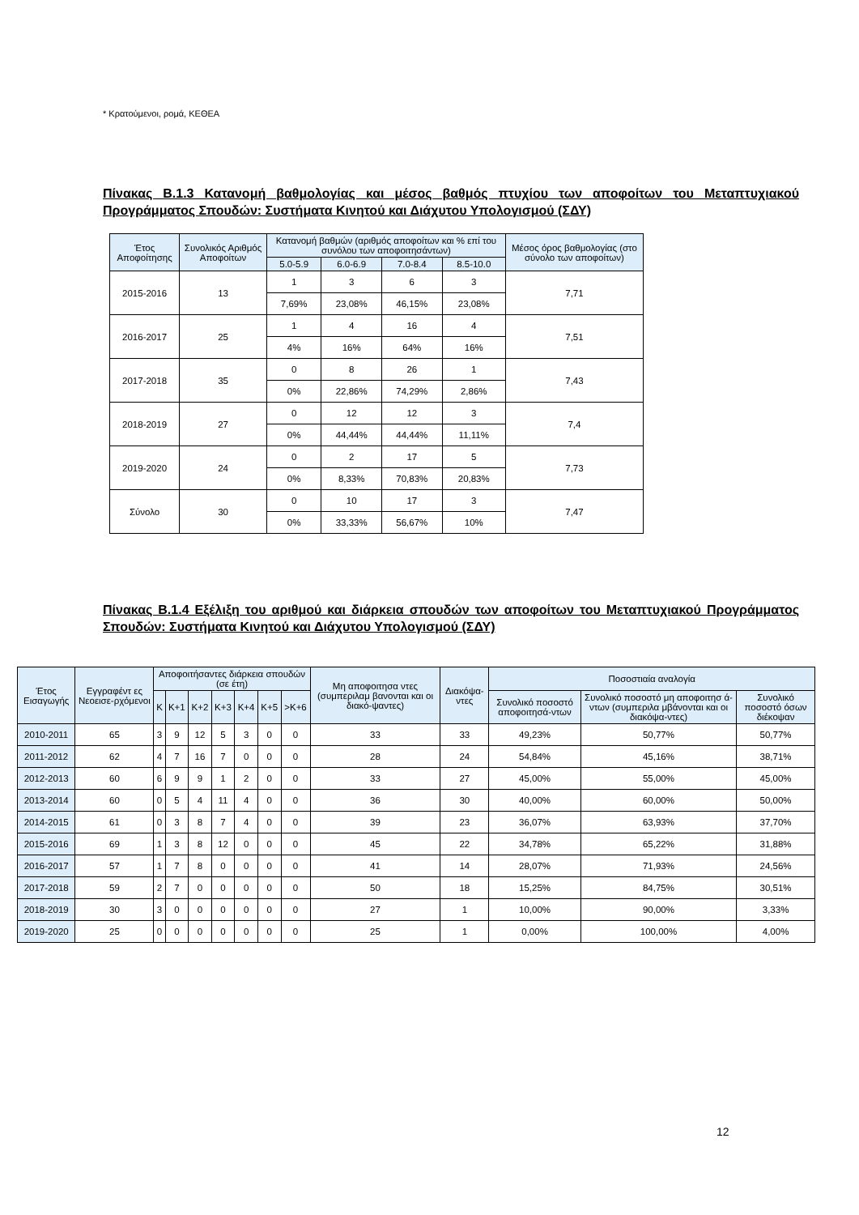* Κρατούμενοι, ρομά, ΚΕΘΕΑ
Πίνακας Β.1.3 Κατανομή βαθμολογίας και μέσος βαθμός πτυχίου των αποφοίτων του Μεταπτυχιακού Προγράμματος Σπουδών: Συστήματα Κινητού και Διάχυτου Υπολογισμού (ΣΔΥ)
| Έτος Αποφοίτησης | Συνολικός Αριθμός Αποφοίτων | Κατανομή βαθμών (αριθμός αποφοίτων και % επί του συνόλου των αποφοιτησάντων) | | | | Μέσος όρος βαθμολογίας (στο σύνολο των αποφοίτων) |
| --- | --- | --- | --- | --- | --- | --- |
| | | 5.0-5.9 | 6.0-6.9 | 7.0-8.4 | 8.5-10.0 | |
| 2015-2016 | 13 | 1 | 3 | 6 | 3 | 7,71 |
| | | 7,69% | 23,08% | 46,15% | 23,08% | |
| 2016-2017 | 25 | 1 | 4 | 16 | 4 | 7,51 |
| | | 4% | 16% | 64% | 16% | |
| 2017-2018 | 35 | 0 | 8 | 26 | 1 | 7,43 |
| | | 0% | 22,86% | 74,29% | 2,86% | |
| 2018-2019 | 27 | 0 | 12 | 12 | 3 | 7,4 |
| | | 0% | 44,44% | 44,44% | 11,11% | |
| 2019-2020 | 24 | 0 | 2 | 17 | 5 | 7,73 |
| | | 0% | 8,33% | 70,83% | 20,83% | |
| Σύνολο | 30 | 0 | 10 | 17 | 3 | 7,47 |
| | | 0% | 33,33% | 56,67% | 10% | |
Πίνακας Β.1.4 Εξέλιξη του αριθμού και διάρκεια σπουδών των αποφοίτων του Μεταπτυχιακού Προγράμματος Σπουδών: Συστήματα Κινητού και Διάχυτου Υπολογισμού (ΣΔΥ)
| Έτος Εισαγωγής | Εγγραφέντ ες Νεοεισε-ρχόμενοι | Αποφοιτήσαντες διάρκεια σπουδών (σε έτη) | | | | | | | Μη αποφοιτησα ντες (συμπεριλαμ βανονται και οι διακό-ψαντες) | Διακόψα-ντες | Ποσοστιαία αναλογία | | |
| --- | --- | --- | --- | --- | --- | --- | --- | --- | --- | --- | --- | --- | --- |
| | | Κ | Κ+1 | Κ+2 | Κ+3 | Κ+4 | Κ+5 | >Κ+6 | | | Συνολικό ποσοστό αποφοιτησά-ντων | Συνολικό ποσοστό μη αποφοιτησ ά-ντων (συμπεριλα μβάνονται και οι διακόψα-ντες) | Συνολικό ποσοστό όσων διέκοψαν |
| 2010-2011 | 65 | 3 | 9 | 12 | 5 | 3 | 0 | 0 | 33 | 33 | 49,23% | 50,77% | 50,77% |
| 2011-2012 | 62 | 4 | 7 | 16 | 7 | 0 | 0 | 0 | 28 | 24 | 54,84% | 45,16% | 38,71% |
| 2012-2013 | 60 | 6 | 9 | 9 | 1 | 2 | 0 | 0 | 33 | 27 | 45,00% | 55,00% | 45,00% |
| 2013-2014 | 60 | 0 | 5 | 4 | 11 | 4 | 0 | 0 | 36 | 30 | 40,00% | 60,00% | 50,00% |
| 2014-2015 | 61 | 0 | 3 | 8 | 7 | 4 | 0 | 0 | 39 | 23 | 36,07% | 63,93% | 37,70% |
| 2015-2016 | 69 | 1 | 3 | 8 | 12 | 0 | 0 | 0 | 45 | 22 | 34,78% | 65,22% | 31,88% |
| 2016-2017 | 57 | 1 | 7 | 8 | 0 | 0 | 0 | 0 | 41 | 14 | 28,07% | 71,93% | 24,56% |
| 2017-2018 | 59 | 2 | 7 | 0 | 0 | 0 | 0 | 0 | 50 | 18 | 15,25% | 84,75% | 30,51% |
| 2018-2019 | 30 | 3 | 0 | 0 | 0 | 0 | 0 | 0 | 27 | 1 | 10,00% | 90,00% | 3,33% |
| 2019-2020 | 25 | 0 | 0 | 0 | 0 | 0 | 0 | 0 | 25 | 1 | 0,00% | 100,00% | 4,00% |
12